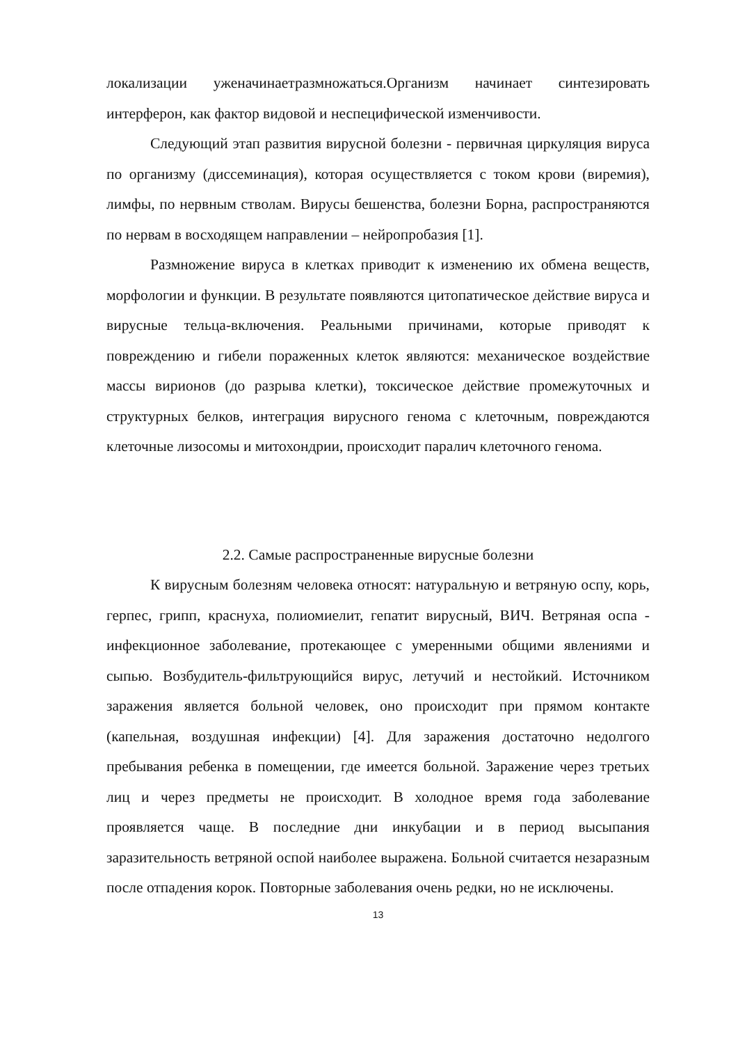локализации уженачинаетразмножаться.Организм начинает синтезировать интерферон, как фактор видовой и неспецифической изменчивости.
Следующий этап развития вирусной болезни - первичная циркуляция вируса по организму (диссеминация), которая осуществляется с током крови (виремия), лимфы, по нервным стволам. Вирусы бешенства, болезни Борна, распространяются по нервам в восходящем направлении – нейропробазия [1].
Размножение вируса в клетках приводит к изменению их обмена веществ, морфологии и функции. В результате появляются цитопатическое действие вируса и вирусные тельца-включения. Реальными причинами, которые приводят к повреждению и гибели пораженных клеток являются: механическое воздействие массы вирионов (до разрыва клетки), токсическое действие промежуточных и структурных белков, интеграция вирусного генома с клеточным, повреждаются клеточные лизосомы и митохондрии, происходит паралич клеточного генома.
2.2. Самые распространенные вирусные болезни
К вирусным болезням человека относят: натуральную и ветряную оспу, корь, герпес, грипп, краснуха, полиомиелит, гепатит вирусный, ВИЧ. Ветряная оспа - инфекционное заболевание, протекающее с умеренными общими явлениями и сыпью. Возбудитель-фильтрующийся вирус, летучий и нестойкий. Источником заражения является больной человек, оно происходит при прямом контакте (капельная, воздушная инфекции) [4]. Для заражения достаточно недолгого пребывания ребенка в помещении, где имеется больной. Заражение через третьих лиц и через предметы не происходит. В холодное время года заболевание проявляется чаще. В последние дни инкубации и в период высыпания заразительность ветряной оспой наиболее выражена. Больной считается незаразным после отпадения корок. Повторные заболевания очень редки, но не исключены.
13